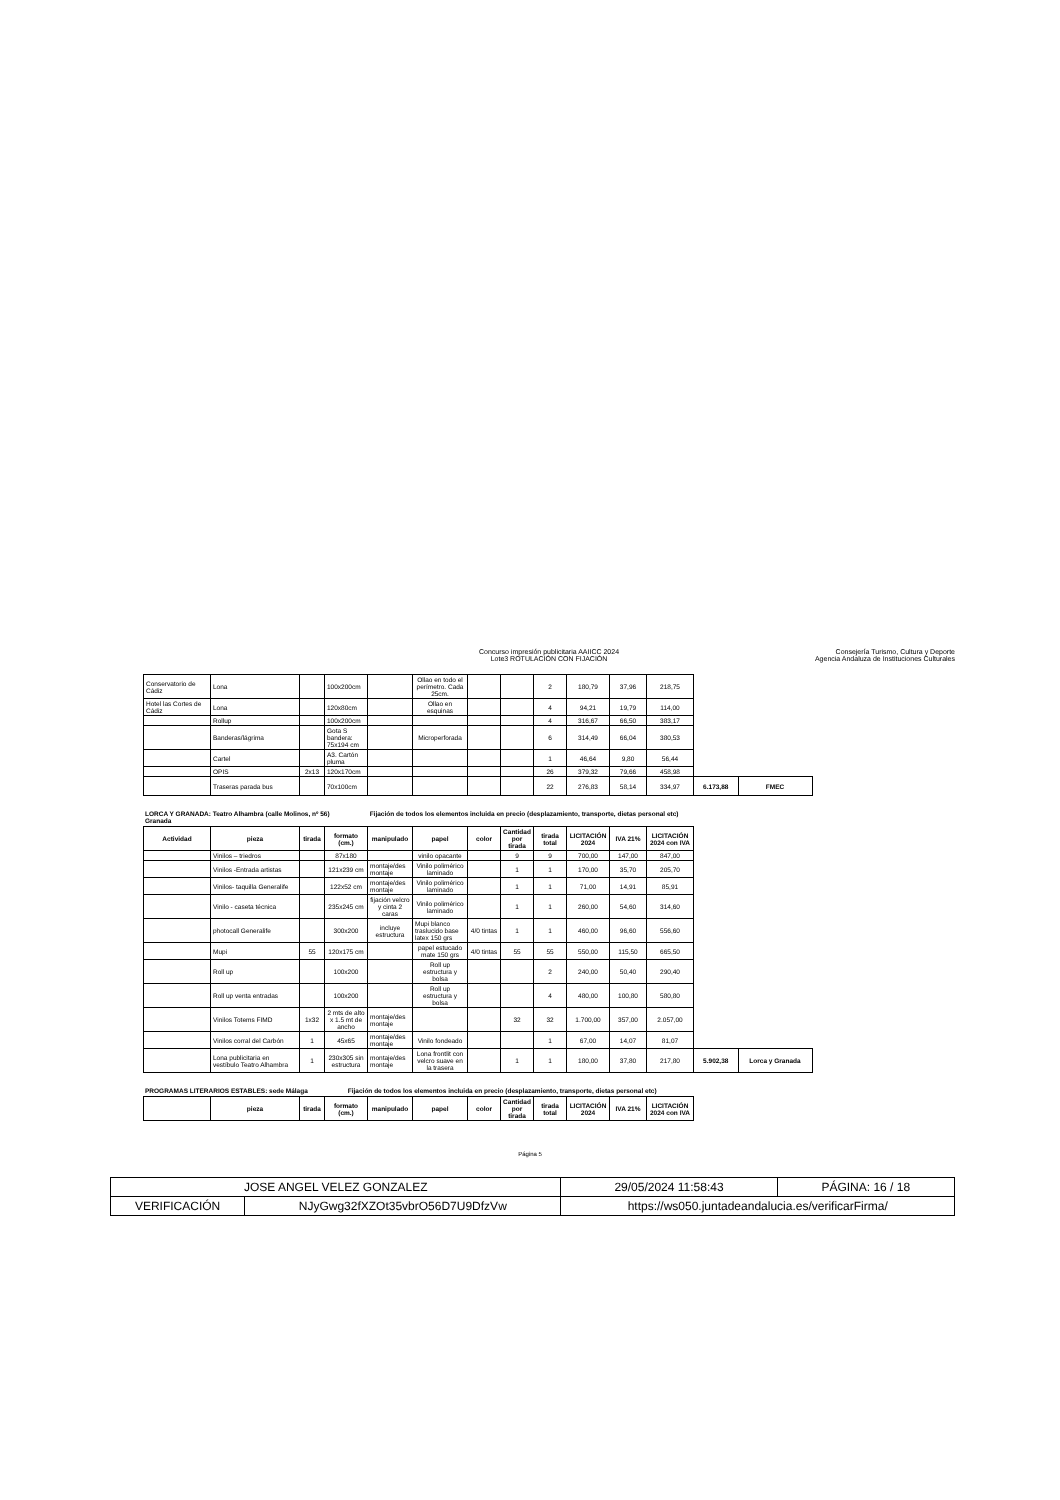Concurso impresión publicitaria AAIICC 2024
Lote3 ROTULACIÓN CON FIJACIÓN
Consejería Turismo, Cultura y Deporte
Agencia Andaluza de Instituciones Culturales
| Conservatorio de Cádiz | Lona | | 100x200cm | | Ollao en todo el perímetro. Cada 25cm. | | | 2 | 180,79 | 37,96 | 218,75 | | |
| Hotel las Cortes de Cádiz | Lona | | 120x80cm | | Ollao en esquinas | | | 4 | 94,21 | 19,79 | 114,00 | | |
| | Rollup | | 100x200cm | | | | | 4 | 316,67 | 66,50 | 383,17 | | |
| | Banderas/lágrima | | Gota S bandera: 75x194 cm | | Microperforada | | | 6 | 314,49 | 66,04 | 380,53 | | |
| | Cartel | | A3. Cartón pluma | | | | | 1 | 46,64 | 9,80 | 56,44 | | |
| | OPIS | 2x13 | 120x170cm | | | | | 26 | 379,32 | 79,66 | 458,98 | | |
| | Traseras parada bus | | 70x100cm | | | | | 22 | 276,83 | 58,14 | 334,97 | 6.173,88 | FMEC |
LORCA Y GRANADA: Teatro Alhambra (calle Molinos, nº 56)
Granada
Fijación de todos los elementos incluida en precio (desplazamiento, transporte, dietas personal etc)
| Actividad | pieza | tirada | formato (cm.) | manipulado | papel | color | Cantidad por tirada | tirada total | LICITACIÓN 2024 | IVA 21% | LICITACIÓN 2024 con IVA | | |
| | Vinilos – triedros | | 87x180 | | vinilo opacante | | 9 | 9 | 700,00 | 147,00 | 847,00 | | |
| | Vinilos -Entrada artistas | | 121x239 cm | montaje/des montaje | Vinilo polimérico laminado | | 1 | 1 | 170,00 | 35,70 | 205,70 | | |
| | Vinilos- taquilla Generalife | | 122x52 cm | montaje/des montaje | Vinilo polimérico laminado | | 1 | 1 | 71,00 | 14,91 | 85,91 | | |
| | Vinilo - caseta técnica | | 235x245 cm | fijación velcro y cinta 2 caras | Vinilo polimérico laminado | | 1 | 1 | 260,00 | 54,60 | 314,60 | | |
| | photocall Generalife | | 300x200 | incluye estructura | Mupi blanco traslucido base latex 150 grs | 4/0 tintas | 1 | 1 | 460,00 | 96,60 | 556,60 | | |
| | Mupi | 55 | 120x175 cm | | papel estucado mate 150 grs | 4/0 tintas | 55 | 55 | 550,00 | 115,50 | 665,50 | | |
| | Roll up | | 100x200 | | Roll up estructura y bolsa | | | 2 | 240,00 | 50,40 | 290,40 | | |
| | Roll up venta entradas | | 100x200 | | Roll up estructura y bolsa | | | 4 | 480,00 | 100,80 | 580,80 | | |
| | Vinilos Totems FIMD | 1x32 | 2 mts de alto x 1.5 mt de ancho | montaje/des montaje | | | 32 | 32 | 1.700,00 | 357,00 | 2.057,00 | | |
| | Vinilos corral del Carbón | 1 | 45x65 | montaje/des montaje | Vinilo fondeado | | | 1 | 67,00 | 14,07 | 81,07 | | |
| | Lona publicitaria en vestíbulo Teatro Alhambra | 1 | 230x305 sin estructura | montaje/des montaje | Lona frontlit con velcro suave en la trasera | | 1 | 1 | 180,00 | 37,80 | 217,80 | 5.902,38 | Lorca y Granada |
PROGRAMAS LITERARIOS ESTABLES: sede Málaga
Fijación de todos los elementos incluida en precio (desplazamiento, transporte, dietas personal etc)
| | pieza | tirada | formato (cm.) | manipulado | papel | color | Cantidad por tirada | tirada total | LICITACIÓN 2024 | IVA 21% | LICITACIÓN 2024 con IVA |
| --- | --- | --- | --- | --- | --- | --- | --- | --- | --- | --- | --- |
Página 5
| JOSE ANGEL VELEZ GONZALEZ | | | 29/05/2024 11:58:43 | PÁGINA: 16 / 18 |
| VERIFICACIÓN | NJyGwg32fXZOt35vbrO56D7U9DfzVw | https://ws050.juntadeandalucia.es/verificarFirma/ | | |